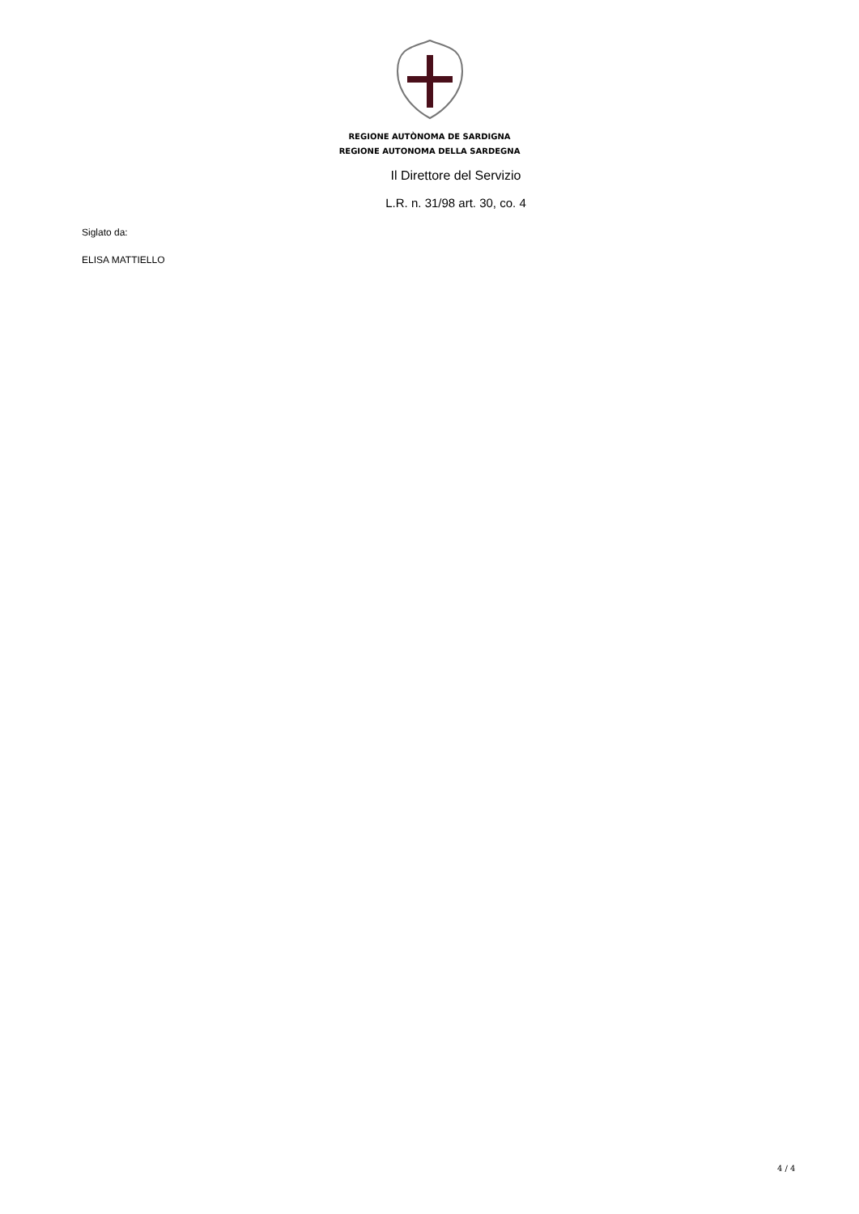REGIONE AUTÒNOMA DE SARDIGNA
REGIONE AUTONOMA DELLA SARDEGNA
Il Direttore del Servizio
L.R. n. 31/98 art. 30, co. 4
Siglato da:
ELISA MATTIELLO
4 / 4